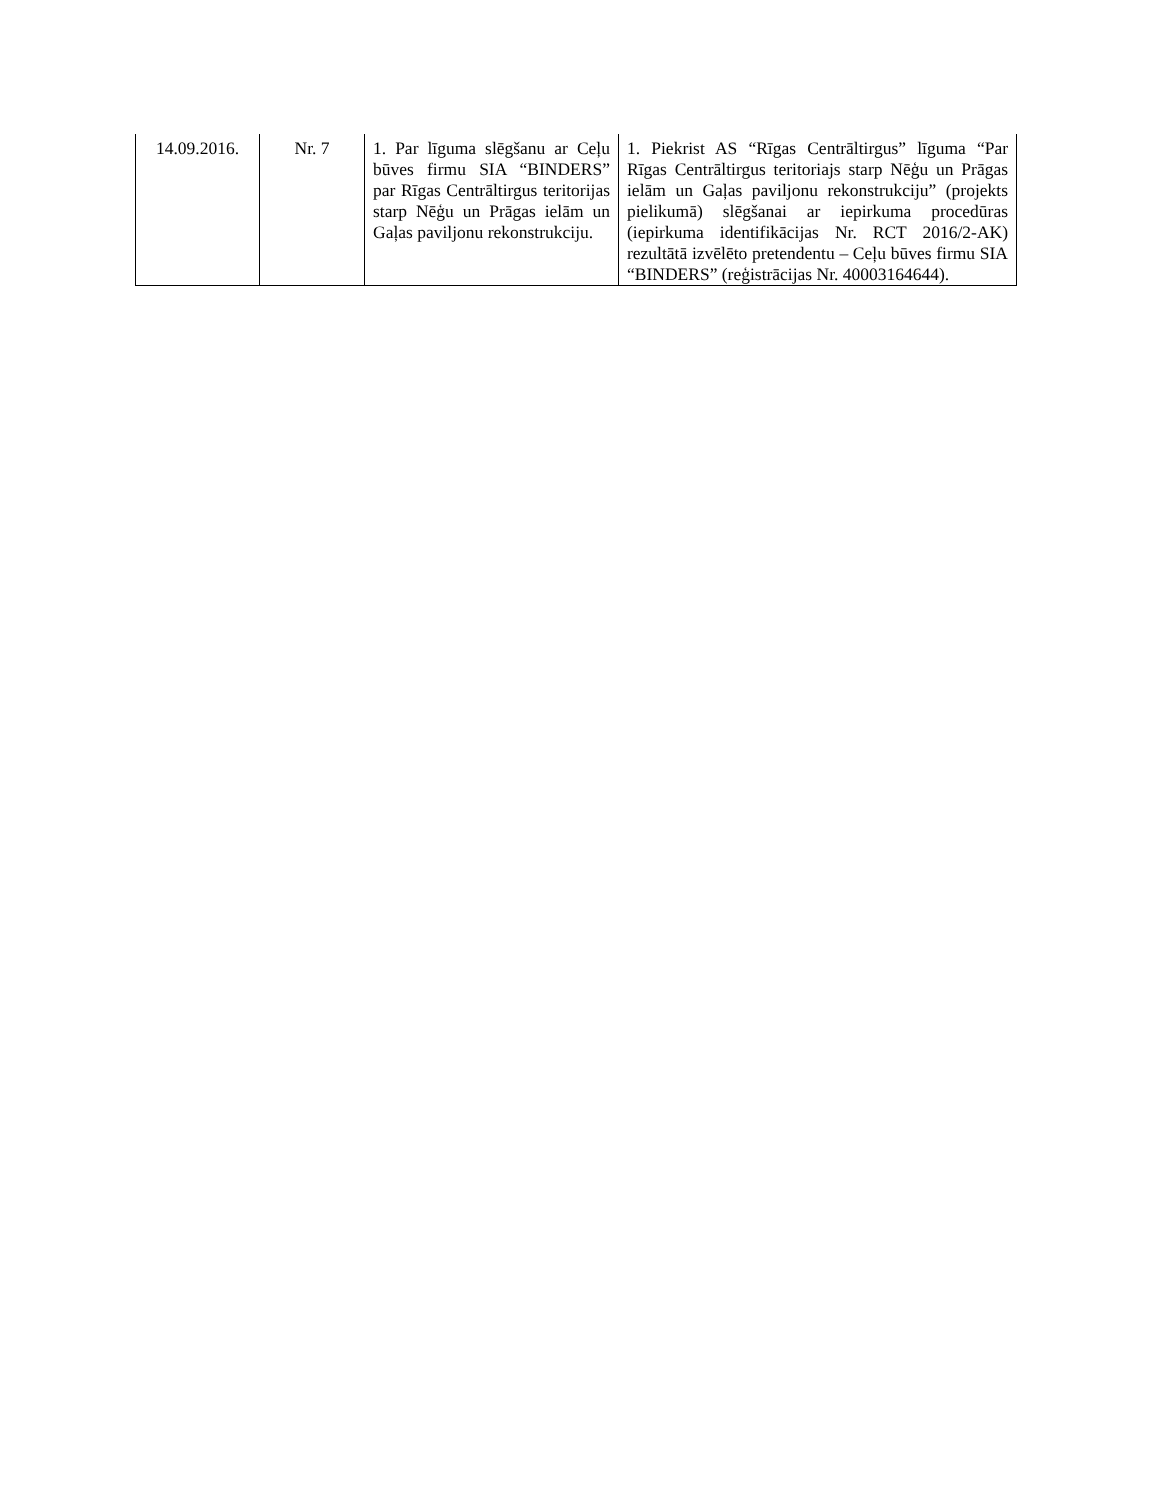| 14.09.2016. | Nr. 7 | 1. Par līguma slēgšanu ar Ceļu būves firmu SIA “BINDERS” par Rīgas Centrāltirgus teritorijas starp Nēģu un Prāgas ielām un Gaļas paviljonu rekonstrukciju. | 1. Piekrist AS “Rīgas Centrāltirgus” līguma “Par Rīgas Centrāltirgus teritoriajs starp Nēģu un Prāgas ielām un Gaļas paviljonu rekonstrukciju” (projekts pielikumā) slēgšanai ar iepirkuma procedūras (iepirkuma identifikācijas Nr. RCT 2016/2-AK) rezultātā izvēlēto pretendentu – Ceļu būves firmu SIA “BINDERS” (reģistrācijas Nr. 40003164644). |